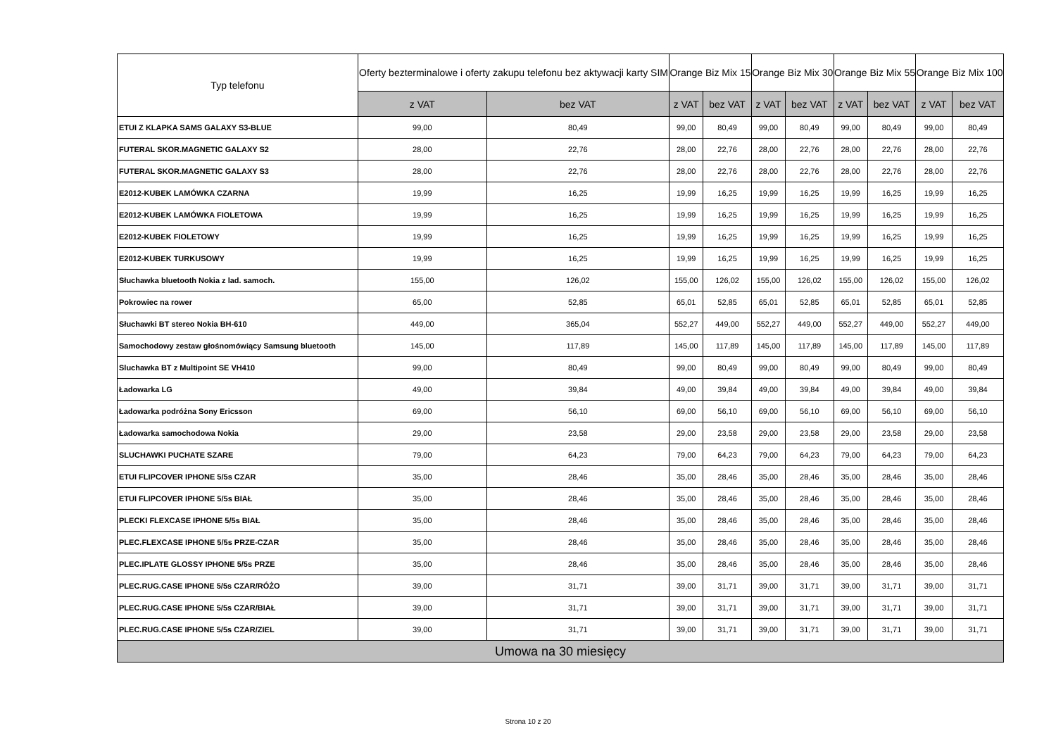| Typ telefonu | Oferty bezterminalowe i oferty zakupu telefonu bez aktywacji karty SIM | | Orange Biz Mix 15 | | Orange Biz Mix 30 | | Orange Biz Mix 55 | | Orange Biz Mix 100 | |
| --- | --- | --- | --- | --- | --- | --- | --- | --- | --- | --- |
| | z VAT | bez VAT | z VAT | bez VAT | z VAT | bez VAT | z VAT | bez VAT | z VAT | bez VAT |
| ETUI Z KLAPKA SAMS GALAXY S3-BLUE | 99,00 | 80,49 | 99,00 | 80,49 | 99,00 | 80,49 | 99,00 | 80,49 | 99,00 | 80,49 |
| FUTERAL SKOR.MAGNETIC GALAXY S2 | 28,00 | 22,76 | 28,00 | 22,76 | 28,00 | 22,76 | 28,00 | 22,76 | 28,00 | 22,76 |
| FUTERAL SKOR.MAGNETIC GALAXY S3 | 28,00 | 22,76 | 28,00 | 22,76 | 28,00 | 22,76 | 28,00 | 22,76 | 28,00 | 22,76 |
| E2012-KUBEK LAMÓWKA CZARNA | 19,99 | 16,25 | 19,99 | 16,25 | 19,99 | 16,25 | 19,99 | 16,25 | 19,99 | 16,25 |
| E2012-KUBEK LAMÓWKA FIOLETOWA | 19,99 | 16,25 | 19,99 | 16,25 | 19,99 | 16,25 | 19,99 | 16,25 | 19,99 | 16,25 |
| E2012-KUBEK FIOLETOWY | 19,99 | 16,25 | 19,99 | 16,25 | 19,99 | 16,25 | 19,99 | 16,25 | 19,99 | 16,25 |
| E2012-KUBEK TURKUSOWY | 19,99 | 16,25 | 19,99 | 16,25 | 19,99 | 16,25 | 19,99 | 16,25 | 19,99 | 16,25 |
| Słuchawka bluetooth Nokia z lad. samoch. | 155,00 | 126,02 | 155,00 | 126,02 | 155,00 | 126,02 | 155,00 | 126,02 | 155,00 | 126,02 |
| Pokrowiec na rower | 65,00 | 52,85 | 65,01 | 52,85 | 65,01 | 52,85 | 65,01 | 52,85 | 65,01 | 52,85 |
| Słuchawki BT stereo Nokia BH-610 | 449,00 | 365,04 | 552,27 | 449,00 | 552,27 | 449,00 | 552,27 | 449,00 | 552,27 | 449,00 |
| Samochodowy zestaw głośnomówiący Samsung bluetooth | 145,00 | 117,89 | 145,00 | 117,89 | 145,00 | 117,89 | 145,00 | 117,89 | 145,00 | 117,89 |
| Sluchawka BT z Multipoint SE VH410 | 99,00 | 80,49 | 99,00 | 80,49 | 99,00 | 80,49 | 99,00 | 80,49 | 99,00 | 80,49 |
| Ładowarka LG | 49,00 | 39,84 | 49,00 | 39,84 | 49,00 | 39,84 | 49,00 | 39,84 | 49,00 | 39,84 |
| Ładowarka podróżna Sony Ericsson | 69,00 | 56,10 | 69,00 | 56,10 | 69,00 | 56,10 | 69,00 | 56,10 | 69,00 | 56,10 |
| Ładowarka samochodowa Nokia | 29,00 | 23,58 | 29,00 | 23,58 | 29,00 | 23,58 | 29,00 | 23,58 | 29,00 | 23,58 |
| SLUCHAWKI PUCHATE SZARE | 79,00 | 64,23 | 79,00 | 64,23 | 79,00 | 64,23 | 79,00 | 64,23 | 79,00 | 64,23 |
| ETUI FLIPCOVER IPHONE 5/5s CZAR | 35,00 | 28,46 | 35,00 | 28,46 | 35,00 | 28,46 | 35,00 | 28,46 | 35,00 | 28,46 |
| ETUI FLIPCOVER IPHONE 5/5s BIAŁ | 35,00 | 28,46 | 35,00 | 28,46 | 35,00 | 28,46 | 35,00 | 28,46 | 35,00 | 28,46 |
| PLECKI FLEXCASE IPHONE 5/5s BIAŁ | 35,00 | 28,46 | 35,00 | 28,46 | 35,00 | 28,46 | 35,00 | 28,46 | 35,00 | 28,46 |
| PLEC.FLEXCASE IPHONE 5/5s PRZE-CZAR | 35,00 | 28,46 | 35,00 | 28,46 | 35,00 | 28,46 | 35,00 | 28,46 | 35,00 | 28,46 |
| PLEC.IPLATE GLOSSY IPHONE 5/5s PRZE | 35,00 | 28,46 | 35,00 | 28,46 | 35,00 | 28,46 | 35,00 | 28,46 | 35,00 | 28,46 |
| PLEC.RUG.CASE IPHONE 5/5s CZAR/RÓŻO | 39,00 | 31,71 | 39,00 | 31,71 | 39,00 | 31,71 | 39,00 | 31,71 | 39,00 | 31,71 |
| PLEC.RUG.CASE IPHONE 5/5s CZAR/BIAŁ | 39,00 | 31,71 | 39,00 | 31,71 | 39,00 | 31,71 | 39,00 | 31,71 | 39,00 | 31,71 |
| PLEC.RUG.CASE IPHONE 5/5s CZAR/ZIEL | 39,00 | 31,71 | 39,00 | 31,71 | 39,00 | 31,71 | 39,00 | 31,71 | 39,00 | 31,71 |
| Umowa na 30 miesięcy | | | | | | | | | | |
Strona 10 z 20